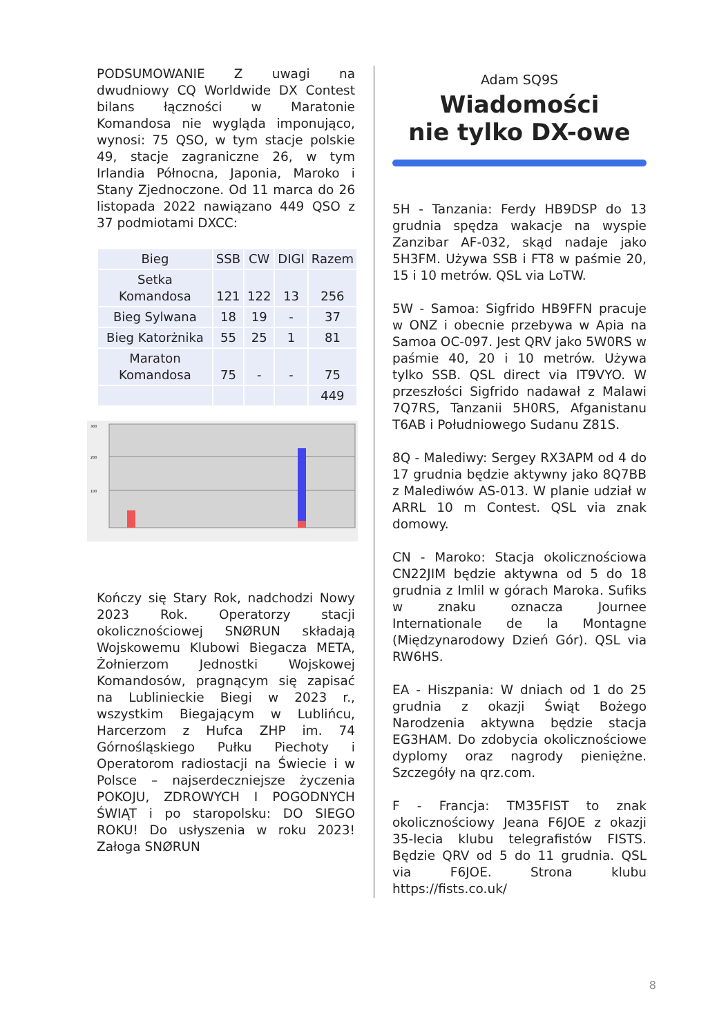PODSUMOWANIE Z uwagi na dwudniowy CQ Worldwide DX Contest bilans łączności w Maratonie Komandosa nie wygląda imponująco, wynosi: 75 QSO, w tym stacje polskie 49, stacje zagraniczne 26, w tym Irlandia Północna, Japonia, Maroko i Stany Zjednoczone. Od 11 marca do 26 listopada 2022 nawiązano 449 QSO z 37 podmiotami DXCC:
| Bieg | SSB | CW | DIGI | Razem |
| --- | --- | --- | --- | --- |
| Setka Komandosa | 121 | 122 | 13 | 256 |
| Bieg Sylwana | 18 | 19 | - | 37 |
| Bieg Katorżnika | 55 | 25 | 1 | 81 |
| Maraton Komandosa | 75 | - | - | 75 |
| | | | | 449 |
300
200
100
Kończy się Stary Rok, nadchodzi Nowy 2023 Rok. Operatorzy stacji okolicznościowej SNØRUN składają Wojskowemu Klubowi Biegacza META, Żołnierzom Jednostki Wojskowej Komandosów, pragnącym się zapisać na Lublinieckie Biegi w 2023 r., wszystkim Biegającym w Lublińcu, Harcerzom z Hufca ZHP im. 74 Górnośląskiego Pułku Piechoty i Operatorom radiostacji na Świecie i w Polsce – najserdeczniejsze życzenia POKOJU, ZDROWYCH I POGODNYCH ŚWIĄT i po staropolsku: DO SIEGO ROKU! Do usłyszenia w roku 2023! Załoga SNØRUN
Adam SQ9S
Wiadomości
nie tylko DX-owe
5H - Tanzania: Ferdy HB9DSP do 13 grudnia spędza wakacje na wyspie Zanzibar AF-032, skąd nadaje jako 5H3FM. Używa SSB i FT8 w paśmie 20, 15 i 10 metrów. QSL via LoTW.
5W - Samoa: Sigfrido HB9FFN pracuje w ONZ i obecnie przebywa w Apia na Samoa OC-097. Jest QRV jako 5W0RS w paśmie 40, 20 i 10 metrów. Używa tylko SSB. QSL direct via IT9VYO. W przeszłości Sigfrido nadawał z Malawi 7Q7RS, Tanzanii 5H0RS, Afganistanu T6AB i Południowego Sudanu Z81S.
8Q - Malediwy: Sergey RX3APM od 4 do 17 grudnia będzie aktywny jako 8Q7BB z Malediwów AS-013. W planie udział w ARRL 10 m Contest. QSL via znak domowy.
CN - Maroko: Stacja okolicznościowa CN22JIM będzie aktywna od 5 do 18 grudnia z Imlil w górach Maroka. Sufiks w znaku oznacza Journee Internationale de la Montagne (Międzynarodowy Dzień Gór). QSL via RW6HS.
EA - Hiszpania: W dniach od 1 do 25 grudnia z okazji Świąt Bożego Narodzenia aktywna będzie stacja EG3HAM. Do zdobycia okolicznościowe dyplomy oraz nagrody pieniężne. Szczegóły na qrz.com.
F - Francja: TM35FIST to znak okolicznościowy Jeana F6JOE z okazji 35-lecia klubu telegrafistów FISTS. Będzie QRV od 5 do 11 grudnia. QSL via F6JOE. Strona klubu https://fists.co.uk/
8